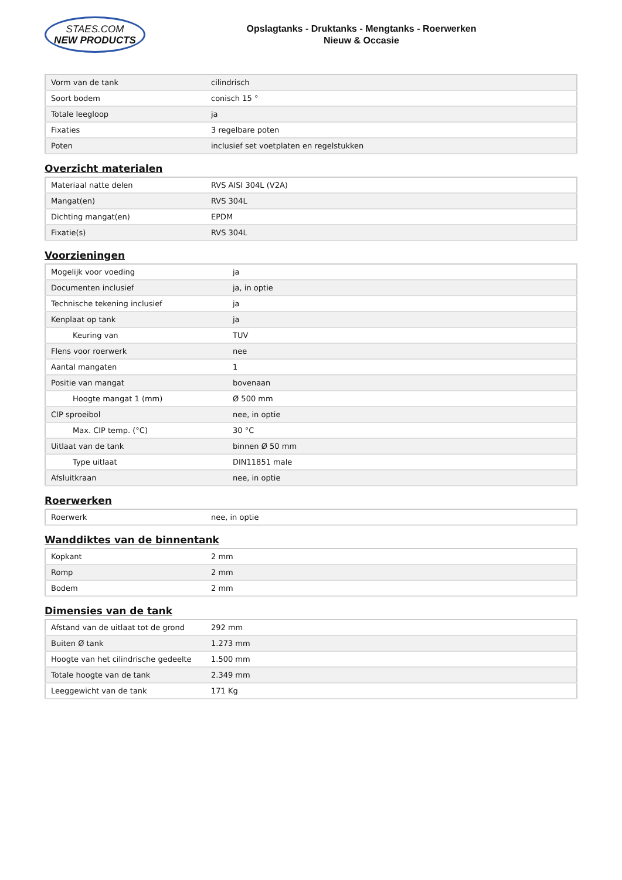STAES.COM
NEW PRODUCTS
Opslagtanks - Druktanks - Mengtanks - Roerwerken
Nieuw & Occasie
| Vorm van de tank | cilindrisch |
| Soort bodem | conisch 15 ° |
| Totale leegloop | ja |
| Fixaties | 3 regelbare poten |
| Poten | inclusief set voetplaten en regelstukken |
Overzicht materialen
| Materiaal natte delen | RVS AISI 304L (V2A) |
| Mangat(en) | RVS 304L |
| Dichting mangat(en) | EPDM |
| Fixatie(s) | RVS 304L |
Voorzieningen
| Mogelijk voor voeding | ja |
| Documenten inclusief | ja, in optie |
| Technische tekening inclusief | ja |
| Kenplaat op tank | ja |
| Keuring van | TUV |
| Flens voor roerwerk | nee |
| Aantal mangaten | 1 |
| Positie van mangat | bovenaan |
| Hoogte mangat 1 (mm) | Ø 500 mm |
| CIP sproeibol | nee, in optie |
| Max. CIP temp. (°C) | 30 °C |
| Uitlaat van de tank | binnen Ø 50 mm |
| Type uitlaat | DIN11851 male |
| Afsluitkraan | nee, in optie |
Roerwerken
| Roerwerk | nee, in optie |
Wanddiktes van de binnentank
| Kopkant | 2 mm |
| Romp | 2 mm |
| Bodem | 2 mm |
Dimensies van de tank
| Afstand van de uitlaat tot de grond | 292 mm |
| Buiten Ø tank | 1.273 mm |
| Hoogte van het cilindrische gedeelte | 1.500 mm |
| Totale hoogte van de tank | 2.349 mm |
| Leeggewicht van de tank | 171 Kg |